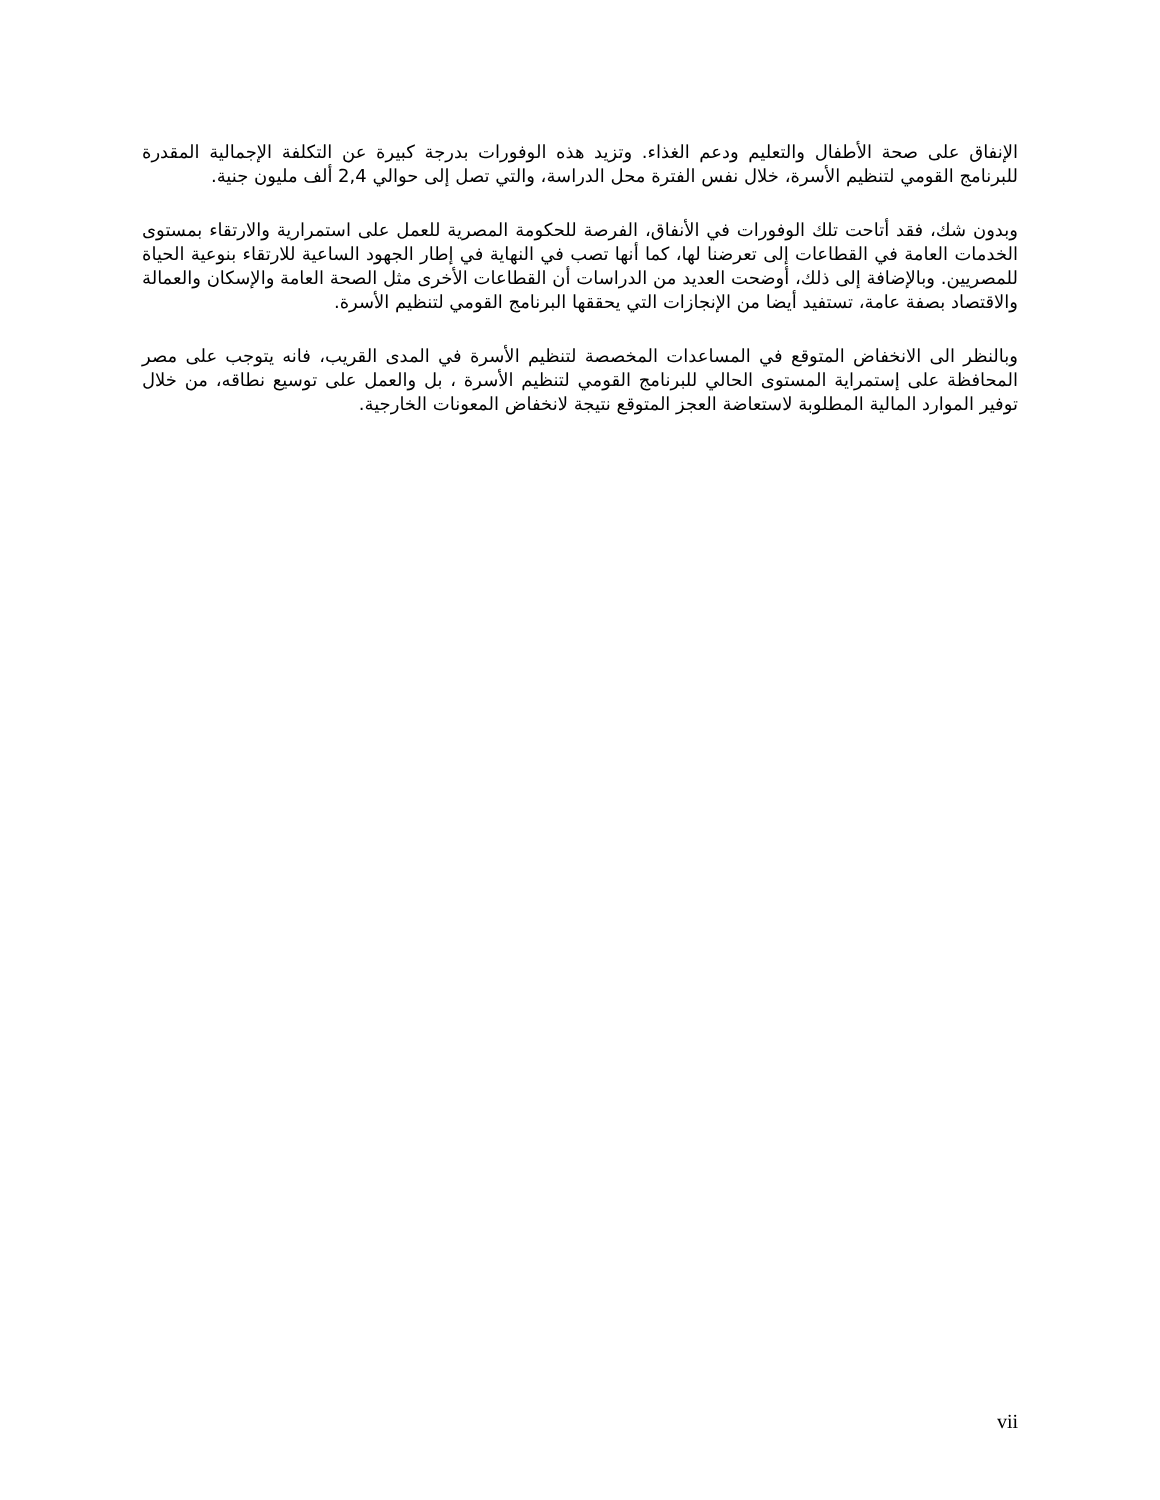الإنفاق على صحة الأطفال والتعليم ودعم الغذاء. وتزيد هذه الوفورات بدرجة كبيرة عن التكلفة الإجمالية المقدرة للبرنامج القومي لتنظيم الأسرة، خلال نفس الفترة محل الدراسة، والتي تصل إلى حوالي 2,4 ألف مليون جنية.
وبدون شك، فقد أتاحت تلك الوفورات في الأنفاق، الفرصة للحكومة المصرية للعمل على استمرارية والارتقاء بمستوى الخدمات العامة في القطاعات إلى تعرضنا لها، كما أنها تصب في النهاية في إطار الجهود الساعية للارتقاء بنوعية الحياة للمصريين. وبالإضافة إلى ذلك، أوضحت العديد من الدراسات أن القطاعات الأخرى مثل الصحة العامة والإسكان والعمالة والاقتصاد بصفة عامة، تستفيد أيضا من الإنجازات التي يحققها البرنامج القومي لتنظيم الأسرة.
وبالنظر الى الانخفاض المتوقع في المساعدات المخصصة لتنظيم الأسرة في المدى القريب، فانه يتوجب على مصر المحافظة على إستمراية المستوى الحالي للبرنامج القومي لتنظيم الأسرة ، بل والعمل على توسيع نطاقه، من خلال توفير الموارد المالية المطلوبة لاستعاضة العجز المتوقع نتيجة لانخفاض المعونات الخارجية.
vii